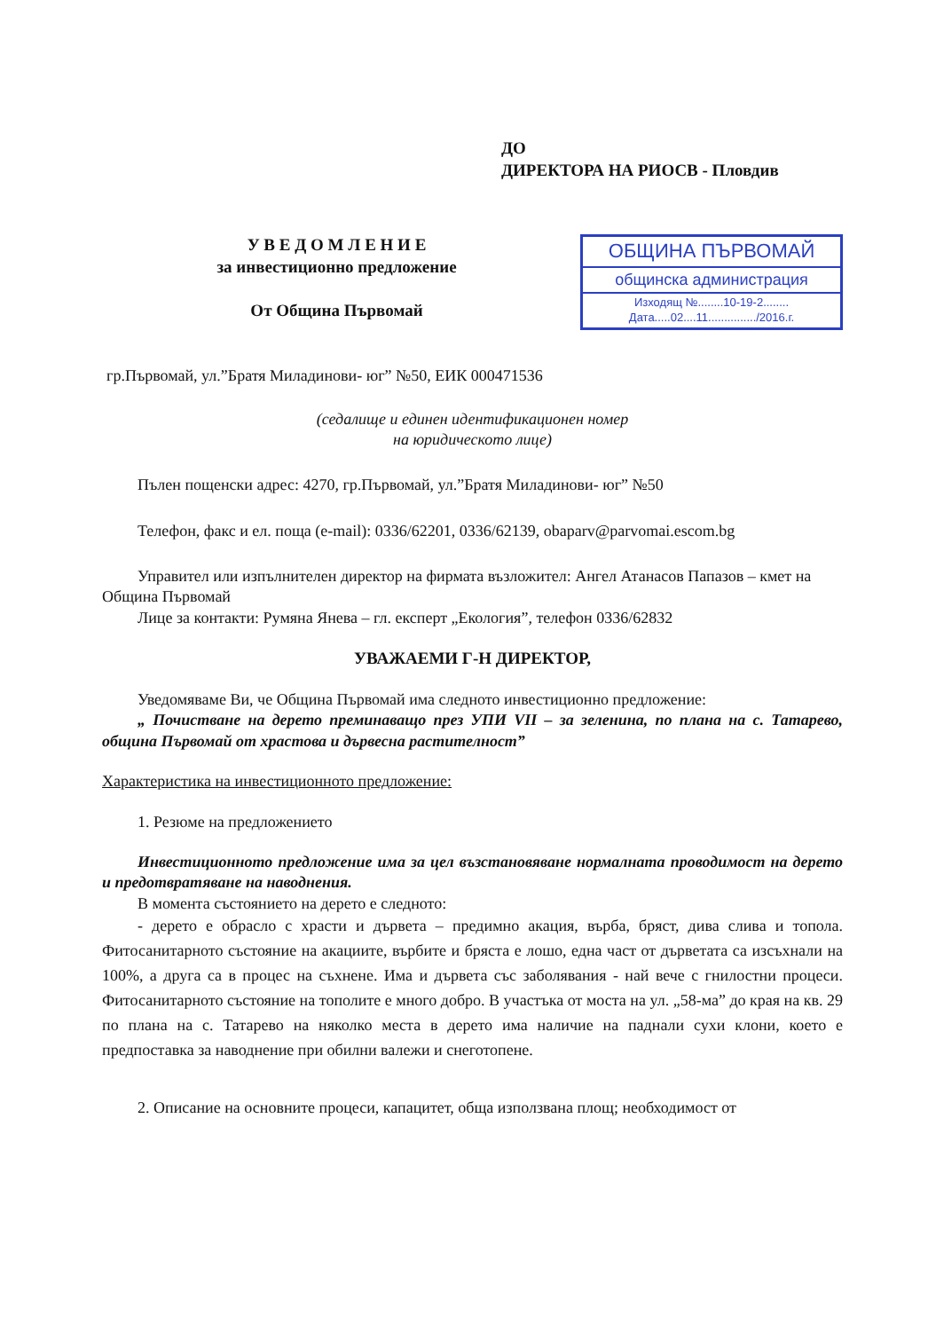ДО
ДИРЕКТОРА НА РИОСВ - Пловдив
У В Е Д О М Л Е Н И Е
за инвестиционно предложение
От Община Първомай
ОБЩИНА ПЪРВОМАЙ
общинска администрация
Изходящ №........10-19-2........
Дата.....02....11.............../2016.г.
гр.Първомай, ул.”Братя Миладинови- юг” №50, ЕИК 000471536
(седалище и единен идентификационен номер
на юридическото лице)
Пълен пощенски адрес: 4270, гр.Първомай, ул.”Братя Миладинови- юг” №50
Телефон, факс и ел. поща (e-mail): 0336/62201, 0336/62139, obaparv@parvomai.escom.bg
Управител или изпълнителен директор на фирмата възложител: Ангел Атанасов Папазов – кмет на Община Първомай
Лице за контакти: Румяна Янева – гл. експерт „Екология”, телефон 0336/62832
УВАЖАЕМИ Г-Н ДИРЕКТОР,
Уведомяваме Ви, че Община Първомай има следното инвестиционно предложение:
„ Почистване на дерето преминаващо през УПИ VII – за зеленина, по плана на с. Татарево, община Първомай от храстова и дървесна растителност”
Характеристика на инвестиционното предложение:
1. Резюме на предложението
Инвестиционното предложение има за цел възстановяване нормалната проводимост на дерето и предотвратяване на наводнения.
В момента състоянието на дерето е следното:
- дерето е обрасло с храсти и дървета – предимно акация, върба, бряст, дива слива и топола. Фитосанитарното състояние на акациите, върбите и бряста е лошо, една част от дърветата са изсъхнали на 100%, а друга са в процес на съхнене. Има и дървета със заболявания - най вече с гнилостни процеси. Фитосанитарното състояние на тополите е много добро. В участъка от моста на ул. „58-ма” до края на кв. 29 по плана на с. Татарево на няколко места в дерето има наличие на паднали сухи клони, което е предпоставка за наводнение при обилни валежи и снеготопене.
2. Описание на основните процеси, капацитет, обща използвана площ; необходимост от